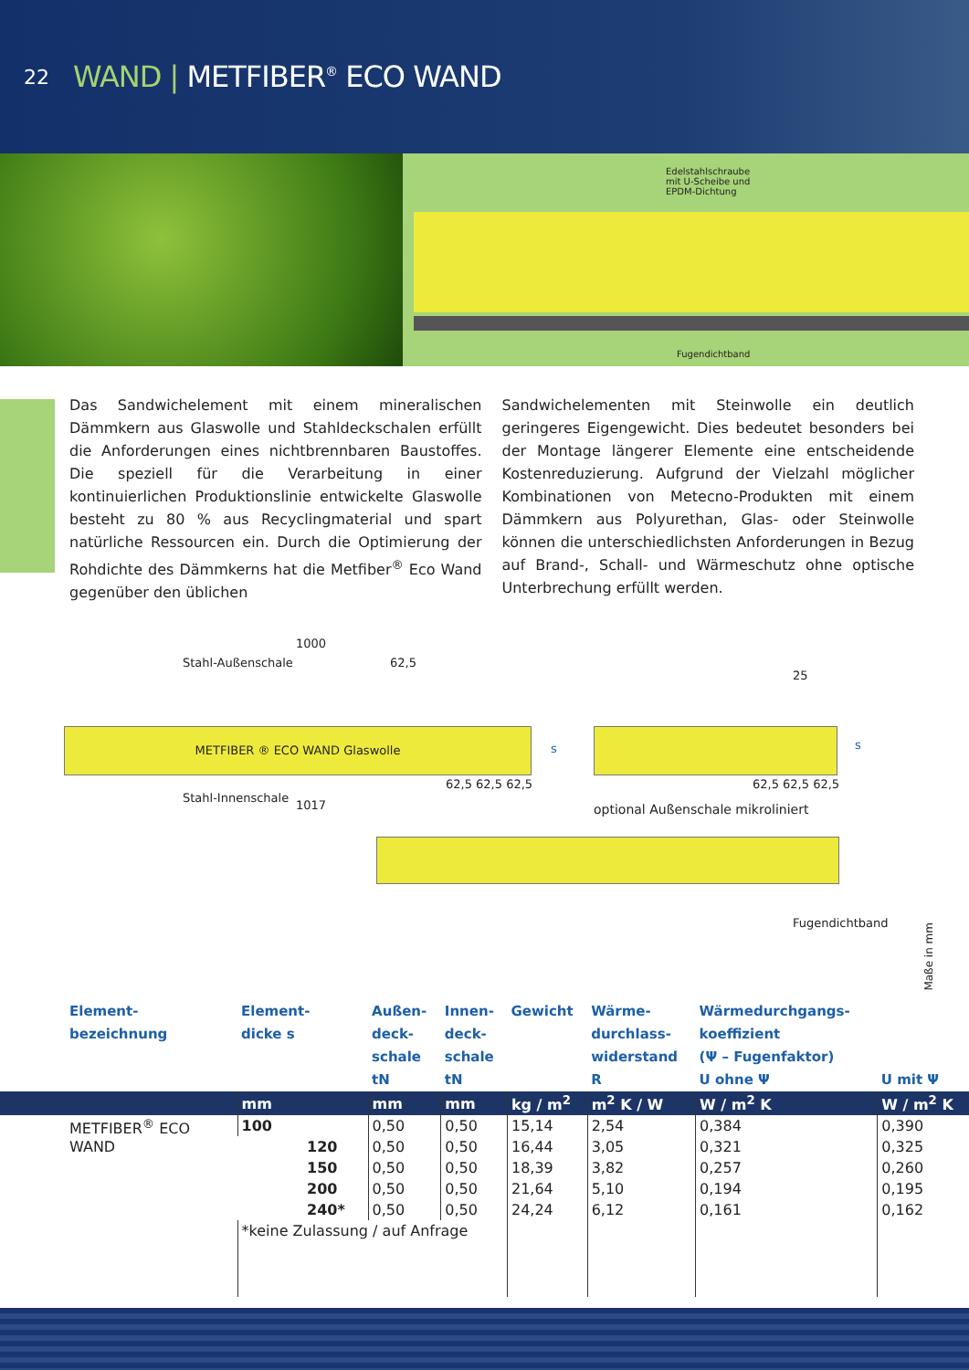22
WAND | METFIBER<sup>®</sup> ECO WAND
Edelstahlschraube
mit U-Scheibe und
EPDM-Dichtung
Fugendichtband
Das Sandwichelement mit einem mineralischen Dämmkern aus Glaswolle und Stahldeckschalen erfüllt die Anforderungen eines nichtbrennbaren Baustoffes. Die speziell für die Verarbeitung in einer kontinuierlichen Produktionslinie entwickelte Glaswolle besteht zu 80 % aus Recyclingmaterial und spart natürliche Ressourcen ein. Durch die Optimierung der Rohdichte des Dämmkerns hat die Metfiber<sup>®</sup> Eco Wand gegenüber den üblichen
Sandwichelementen mit Steinwolle ein deutlich geringeres Eigengewicht. Dies bedeutet besonders bei der Montage längerer Elemente eine entscheidende Kostenreduzierung. Aufgrund der Vielzahl möglicher Kombinationen von Metecno-Produkten mit einem Dämmkern aus Polyurethan, Glas- oder Steinwolle können die unterschiedlichsten Anforderungen in Bezug auf Brand-, Schall- und Wärmeschutz ohne optische Unterbrechung erfüllt werden.
1000
Stahl-Außenschale 62,5
METFIBER ® ECO WAND Glaswolle
s
62,5 62,5 62,5
Stahl-Innenschale
1017
25
s
62,5 62,5 62,5
optional Außenschale mikroliniert
Fugendichtband
Maße in mm
| Element- bezeichnung | Element- dicke s | Außen- deck- schale tN | Innen- deck- schale tN | Gewicht | Wärme- durchlass- widerstand R | Wärmedurchgangs- koeffizient (Ψ – Fugenfaktor) U ohne Ψ | U mit Ψ |
| --- | --- | --- | --- | --- | --- | --- | --- |
| | mm | mm | mm | kg / m<sup>2</sup> | m<sup>2</sup> K / W | W / m<sup>2</sup> K | W / m<sup>2</sup> K |
| METFIBER<sup>®</sup> ECO WAND | 100 | 0,50 | 0,50 | 15,14 | 2,54 | 0,384 | 0,390 |
| | 120 | 0,50 | 0,50 | 16,44 | 3,05 | 0,321 | 0,325 |
| | 150 | 0,50 | 0,50 | 18,39 | 3,82 | 0,257 | 0,260 |
| | 200 | 0,50 | 0,50 | 21,64 | 5,10 | 0,194 | 0,195 |
| | 240* | 0,50 | 0,50 | 24,24 | 6,12 | 0,161 | 0,162 |
| | *keine Zulassung / auf Anfrage | | | | | | |